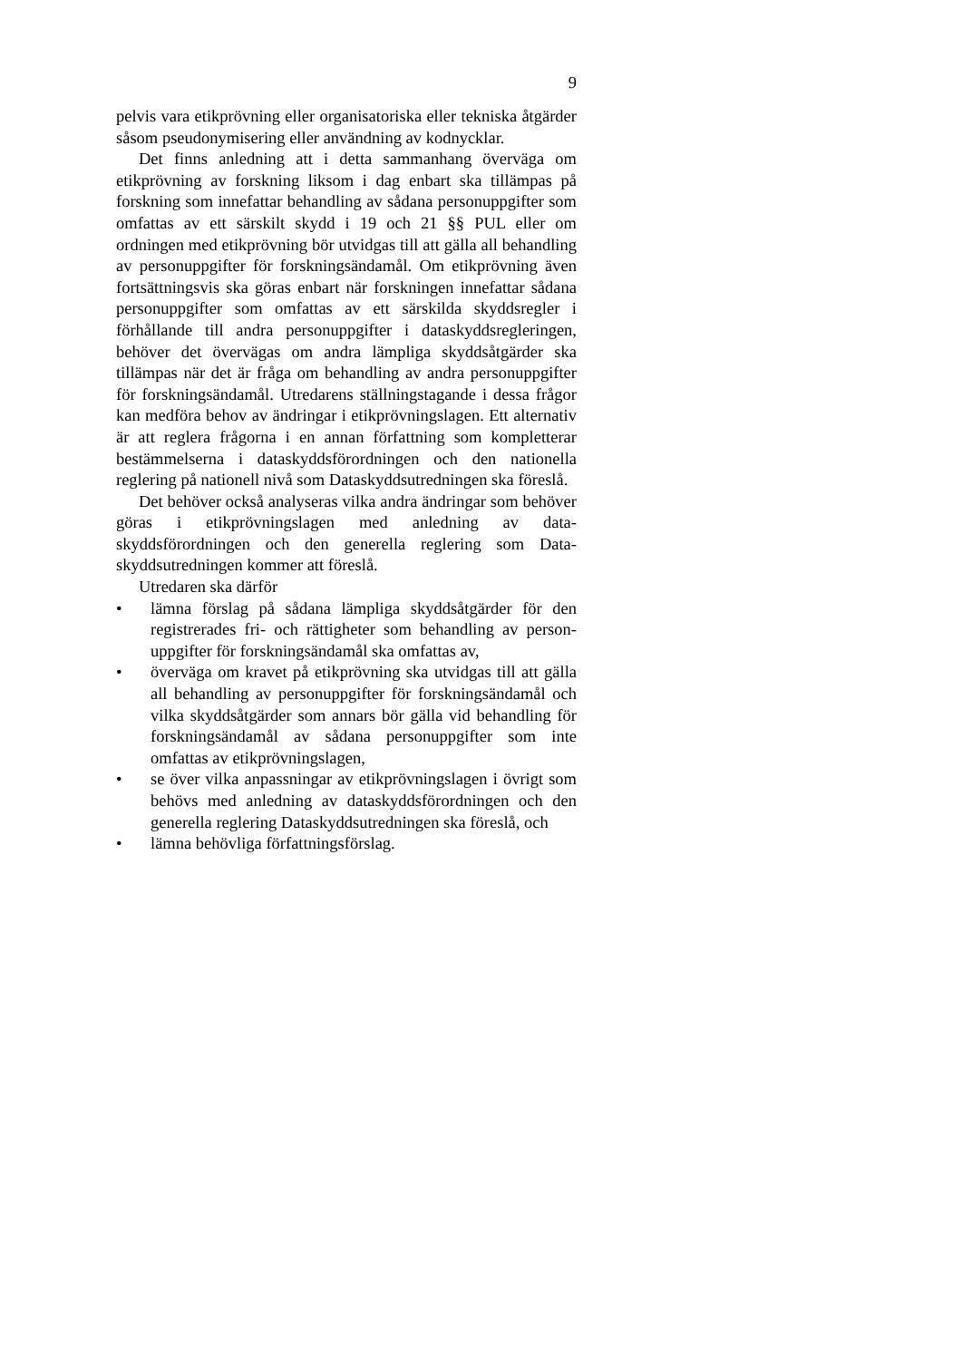9
pelvis vara etikprövning eller organisatoriska eller tekniska åtgärder såsom pseudonymisering eller användning av kod­nycklar.
Det finns anledning att i detta sammanhang överväga om etikprövning av forskning liksom i dag enbart ska tillämpas på forskning som innefattar behandling av sådana personuppgifter som omfattas av ett särskilt skydd i 19 och 21 §§ PUL eller om ordningen med etikprövning bör utvidgas till att gälla all behandling av personuppgifter för forskningsändamål. Om etikprövning även fortsättningsvis ska göras enbart när forsk­ningen innefattar sådana personuppgifter som omfattas av ett särskilda skyddsregler i förhållande till andra personuppgifter i dataskyddsregleringen, behöver det övervägas om andra lämp­liga skyddsåtgärder ska tillämpas när det är fråga om behand­ling av andra personuppgifter för forskningsändamål. Utreda­rens ställningstagande i dessa frågor kan medföra behov av ändringar i etikprövningslagen. Ett alternativ är att reglera frågorna i en annan författning som kompletterar bestämmel­serna i dataskyddsförordningen och den nationella reglering på nationell nivå som Dataskyddsutredningen ska föreslå.
Det behöver också analyseras vilka andra ändringar som behöver göras i etikprövningslagen med anledning av data­skyddsförordningen och den generella reglering som Data­skyddsutredningen kommer att föreslå.
Utredaren ska därför
• lämna förslag på sådana lämpliga skyddsåtgärder för den registrerades fri- och rättigheter som behandling av person­uppgifter för forskningsändamål ska omfattas av,
• överväga om kravet på etikprövning ska utvidgas till att gälla all behandling av personuppgifter för forskningsända­mål och vilka skyddsåtgärder som annars bör gälla vid be­handling för forskningsändamål av sådana personuppgifter som inte omfattas av etikprövningslagen,
• se över vilka anpassningar av etikprövningslagen i övrigt som behövs med anledning av dataskyddsförordningen och den generella reglering Dataskyddsutredningen ska föreslå, och
• lämna behövliga författningsförslag.